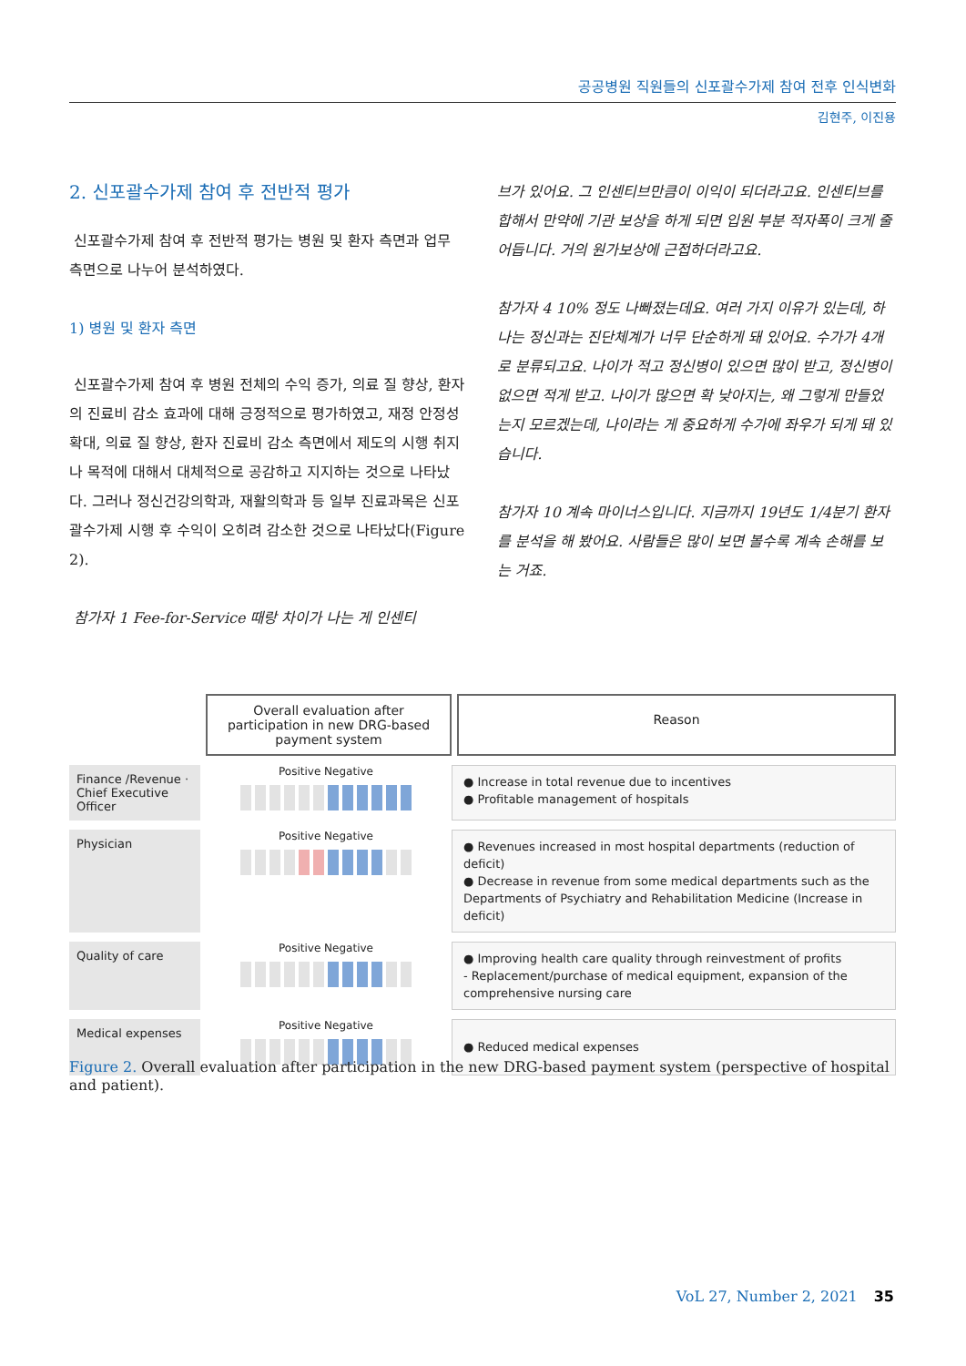공공병원 직원들의 신포괄수가제 참여 전후 인식변화
김현주, 이진용
2. 신포괄수가제 참여 후 전반적 평가
신포괄수가제 참여 후 전반적 평가는 병원 및 환자 측면과 업무 측면으로 나누어 분석하였다.
1) 병원 및 환자 측면
신포괄수가제 참여 후 병원 전체의 수익 증가, 의료 질 향상, 환자의 진료비 감소 효과에 대해 긍정적으로 평가하였고, 재정 안정성 확대, 의료 질 향상, 환자 진료비 감소 측면에서 제도의 시행 취지나 목적에 대해서 대체적으로 공감하고 지지하는 것으로 나타났다. 그러나 정신건강의학과, 재활의학과 등 일부 진료과목은 신포괄수가제 시행 후 수익이 오히려 감소한 것으로 나타났다(Figure 2).
참가자 1 Fee-for-Service 때랑 차이가 나는 게 인센티
브가 있어요. 그 인센티브만큼이 이익이 되더라고요. 인센티브를 합해서 만약에 기관 보상을 하게 되면 입원 부분 적자폭이 크게 줄어듭니다. 거의 원가보상에 근접하더라고요.
참가자 4 10% 정도 나빠졌는데요. 여러 가지 이유가 있는데, 하나는 정신과는 진단체계가 너무 단순하게 돼 있어요. 수가가 4개로 분류되고요. 나이가 적고 정신병이 있으면 많이 받고, 정신병이 없으면 적게 받고. 나이가 많으면 확 낮아지는, 왜 그렇게 만들었는지 모르겠는데, 나이라는 게 중요하게 수가에 좌우가 되게 돼 있습니다.
참가자 10 계속 마이너스입니다. 지금까지 19년도 1/4분기 환자를 분석을 해 봤어요. 사람들은 많이 보면 볼수록 계속 손해를 보는 거죠.
Overall evaluation after participation in new DRG-based payment system
Reason
Finance /Revenue · Chief Executive Officer
Positive Negative
● Increase in total revenue due to incentives
● Profitable management of hospitals
Physician
Positive Negative
● Revenues increased in most hospital departments (reduction of deficit)
● Decrease in revenue from some medical departments such as the Departments of Psychiatry and Rehabilitation Medicine (Increase in deficit)
Quality of care
Positive Negative
● Improving health care quality through reinvestment of profits
- Replacement/purchase of medical equipment, expansion of the comprehensive nursing care
Medical expenses
Positive Negative
● Reduced medical expenses
Figure 2. Overall evaluation after participation in the new DRG-based payment system (perspective of hospital and patient).
VoL 27, Number 2, 2021 35